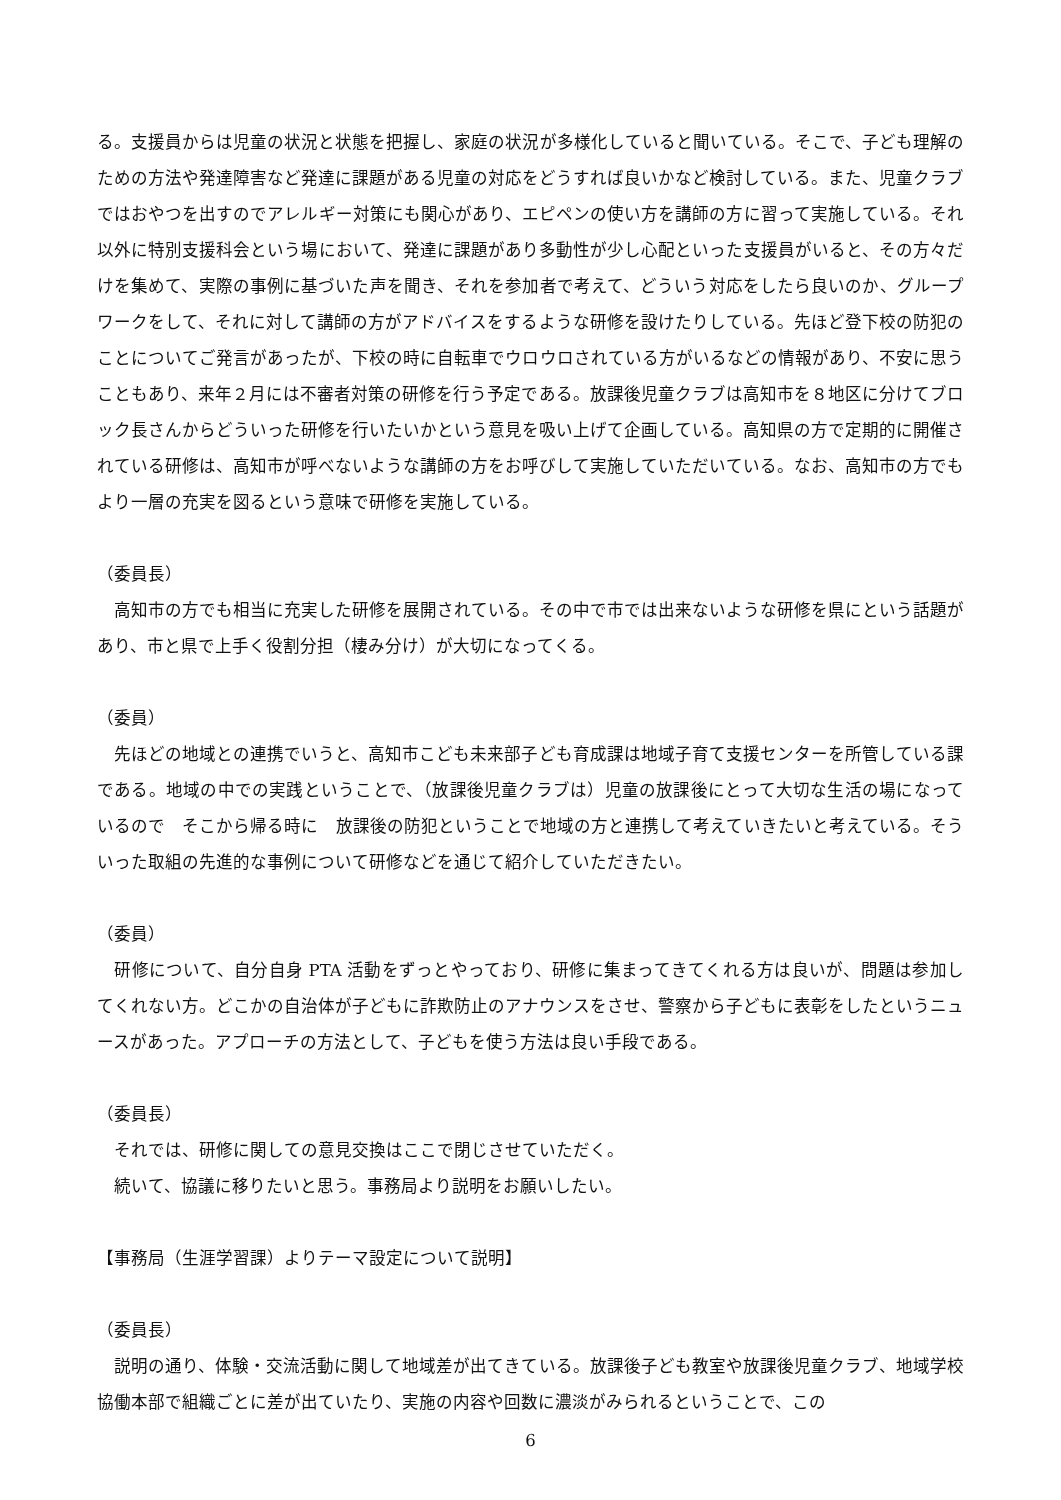る。支援員からは児童の状況と状態を把握し、家庭の状況が多様化していると聞いている。そこで、子ども理解のための方法や発達障害など発達に課題がある児童の対応をどうすれば良いかなど検討している。また、児童クラブではおやつを出すのでアレルギー対策にも関心があり、エピペンの使い方を講師の方に習って実施している。それ以外に特別支援科会という場において、発達に課題があり多動性が少し心配といった支援員がいると、その方々だけを集めて、実際の事例に基づいた声を聞き、それを参加者で考えて、どういう対応をしたら良いのか、グループワークをして、それに対して講師の方がアドバイスをするような研修を設けたりしている。先ほど登下校の防犯のことについてご発言があったが、下校の時に自転車でウロウロされている方がいるなどの情報があり、不安に思うこともあり、来年２月には不審者対策の研修を行う予定である。放課後児童クラブは高知市を８地区に分けてブロック長さんからどういった研修を行いたいかという意見を吸い上げて企画している。高知県の方で定期的に開催されている研修は、高知市が呼べないような講師の方をお呼びして実施していただいている。なお、高知市の方でもより一層の充実を図るという意味で研修を実施している。
（委員長）
　高知市の方でも相当に充実した研修を展開されている。その中で市では出来ないような研修を県にという話題があり、市と県で上手く役割分担（棲み分け）が大切になってくる。
（委員）
　先ほどの地域との連携でいうと、高知市こども未来部子ども育成課は地域子育て支援センターを所管している課である。地域の中での実践ということで、（放課後児童クラブは）児童の放課後にとって大切な生活の場になっているので　そこから帰る時に　放課後の防犯ということで地域の方と連携して考えていきたいと考えている。そういった取組の先進的な事例について研修などを通じて紹介していただきたい。
（委員）
　研修について、自分自身 PTA 活動をずっとやっており、研修に集まってきてくれる方は良いが、問題は参加してくれない方。どこかの自治体が子どもに詐欺防止のアナウンスをさせ、警察から子どもに表彰をしたというニュースがあった。アプローチの方法として、子どもを使う方法は良い手段である。
（委員長）
　それでは、研修に関しての意見交換はここで閉じさせていただく。
　続いて、協議に移りたいと思う。事務局より説明をお願いしたい。
【事務局（生涯学習課）よりテーマ設定について説明】
（委員長）
　説明の通り、体験・交流活動に関して地域差が出てきている。放課後子ども教室や放課後児童クラブ、地域学校協働本部で組織ごとに差が出ていたり、実施の内容や回数に濃淡がみられるということで、この
6